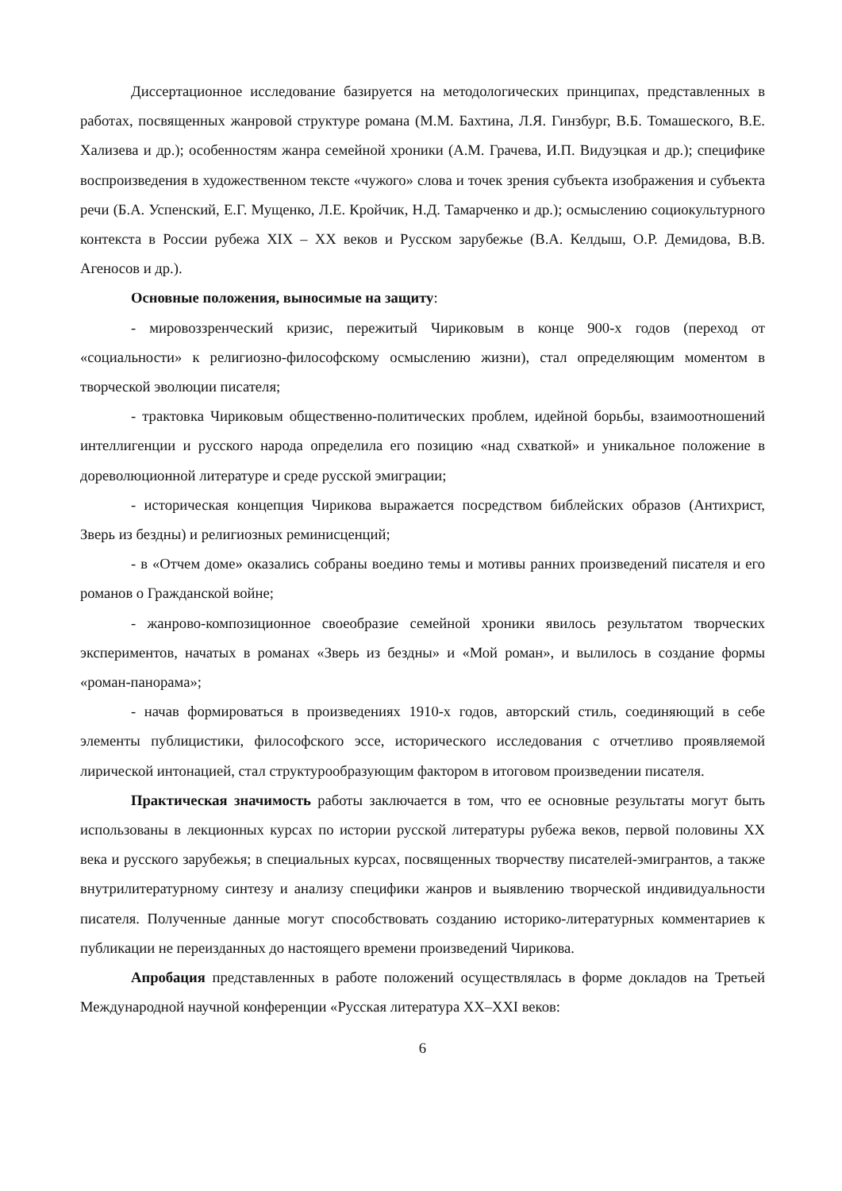Диссертационное исследование базируется на методологических принципах, представленных в работах, посвященных жанровой структуре романа (М.М. Бахтина, Л.Я. Гинзбург, В.Б. Томашеского, В.Е. Хализева и др.); особенностям жанра семейной хроники (А.М. Грачева, И.П. Видуэцкая и др.); специфике воспроизведения в художественном тексте «чужого» слова и точек зрения субъекта изображения и субъекта речи (Б.А. Успенский, Е.Г. Мущенко, Л.Е. Кройчик, Н.Д. Тамарченко и др.); осмыслению социокультурного контекста в России рубежа XIX – XX веков и Русском зарубежье (В.А. Келдыш, О.Р. Демидова, В.В. Агеносов и др.).
Основные положения, выносимые на защиту:
- мировоззренческий кризис, пережитый Чириковым в конце 900-х годов (переход от «социальности» к религиозно-философскому осмыслению жизни), стал определяющим моментом в творческой эволюции писателя;
- трактовка Чириковым общественно-политических проблем, идейной борьбы, взаимоотношений интеллигенции и русского народа определила его позицию «над схваткой» и уникальное положение в дореволюционной литературе и среде русской эмиграции;
- историческая концепция Чирикова выражается посредством библейских образов (Антихрист, Зверь из бездны) и религиозных реминисценций;
- в «Отчем доме» оказались собраны воедино темы и мотивы ранних произведений писателя и его романов о Гражданской войне;
- жанрово-композиционное своеобразие семейной хроники явилось результатом творческих экспериментов, начатых в романах «Зверь из бездны» и «Мой роман», и вылилось в создание формы «роман-панорама»;
- начав формироваться в произведениях 1910-х годов, авторский стиль, соединяющий в себе элементы публицистики, философского эссе, исторического исследования с отчетливо проявляемой лирической интонацией, стал структурообразующим фактором в итоговом произведении писателя.
Практическая значимость работы заключается в том, что ее основные результаты могут быть использованы в лекционных курсах по истории русской литературы рубежа веков, первой половины XX века и русского зарубежья; в специальных курсах, посвященных творчеству писателей-эмигрантов, а также внутрилитературному синтезу и анализу специфики жанров и выявлению творческой индивидуальности писателя. Полученные данные могут способствовать созданию историко-литературных комментариев к публикации не переизданных до настоящего времени произведений Чирикова.
Апробация представленных в работе положений осуществлялась в форме докладов на Третьей Международной научной конференции «Русская литература XX–XXI веков:
6